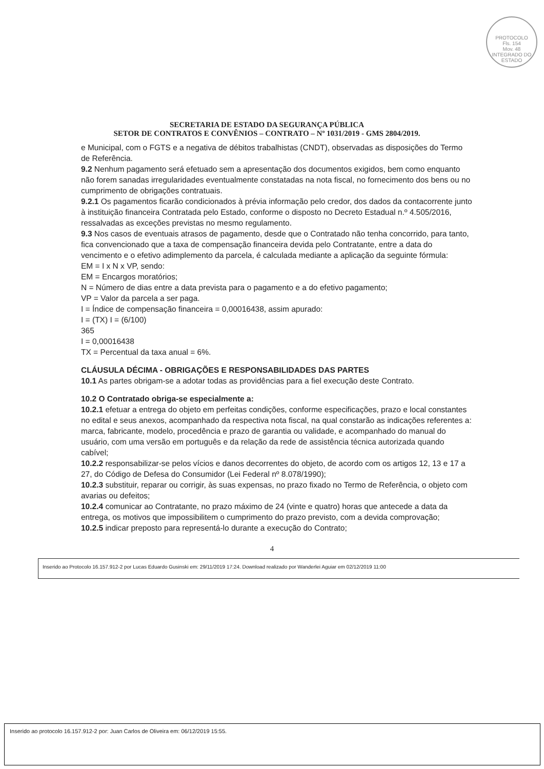PROTOCOLO
Fls. 154
Mov. 48
INTEGRADO DO ESTADO
SECRETARIA DE ESTADO DA SEGURANÇA PÚBLICA
SETOR DE CONTRATOS E CONVÊNIOS – CONTRATO – Nº 1031/2019 - GMS 2804/2019.
e Municipal, com o FGTS e a negativa de débitos trabalhistas (CNDT), observadas as disposições do Termo de Referência.
9.2 Nenhum pagamento será efetuado sem a apresentação dos documentos exigidos, bem como enquanto não forem sanadas irregularidades eventualmente constatadas na nota fiscal, no fornecimento dos bens ou no cumprimento de obrigações contratuais.
9.2.1 Os pagamentos ficarão condicionados à prévia informação pelo credor, dos dados da contacorrente junto à instituição financeira Contratada pelo Estado, conforme o disposto no Decreto Estadual n.º 4.505/2016, ressalvadas as exceções previstas no mesmo regulamento.
9.3 Nos casos de eventuais atrasos de pagamento, desde que o Contratado não tenha concorrido, para tanto, fica convencionado que a taxa de compensação financeira devida pelo Contratante, entre a data do vencimento e o efetivo adimplemento da parcela, é calculada mediante a aplicação da seguinte fórmula:
EM = I x N x VP, sendo:
EM = Encargos moratórios;
N = Número de dias entre a data prevista para o pagamento e a do efetivo pagamento;
VP = Valor da parcela a ser paga.
I = Índice de compensação financeira = 0,00016438, assim apurado:
I = (TX) I = (6/100)
365
I = 0,00016438
TX = Percentual da taxa anual = 6%.
CLÁUSULA DÉCIMA - OBRIGAÇÕES E RESPONSABILIDADES DAS PARTES
10.1 As partes obrigam-se a adotar todas as providências para a fiel execução deste Contrato.
10.2 O Contratado obriga-se especialmente a:
10.2.1 efetuar a entrega do objeto em perfeitas condições, conforme especificações, prazo e local constantes no edital e seus anexos, acompanhado da respectiva nota fiscal, na qual constarão as indicações referentes a: marca, fabricante, modelo, procedência e prazo de garantia ou validade, e acompanhado do manual do usuário, com uma versão em português e da relação da rede de assistência técnica autorizada quando cabível;
10.2.2 responsabilizar-se pelos vícios e danos decorrentes do objeto, de acordo com os artigos 12, 13 e 17 a 27, do Código de Defesa do Consumidor (Lei Federal nº 8.078/1990);
10.2.3 substituir, reparar ou corrigir, às suas expensas, no prazo fixado no Termo de Referência, o objeto com avarias ou defeitos;
10.2.4 comunicar ao Contratante, no prazo máximo de 24 (vinte e quatro) horas que antecede a data da entrega, os motivos que impossibilitem o cumprimento do prazo previsto, com a devida comprovação;
10.2.5 indicar preposto para representá-lo durante a execução do Contrato;
4
Inserido ao Protocolo 16.157.912-2 por Lucas Eduardo Gusinski em: 29/11/2019 17:24. Download realizado por Wanderlei Aguiar em 02/12/2019 11:00
Inserido ao protocolo 16.157.912-2 por: Juan Carlos de Oliveira em: 06/12/2019 15:55.